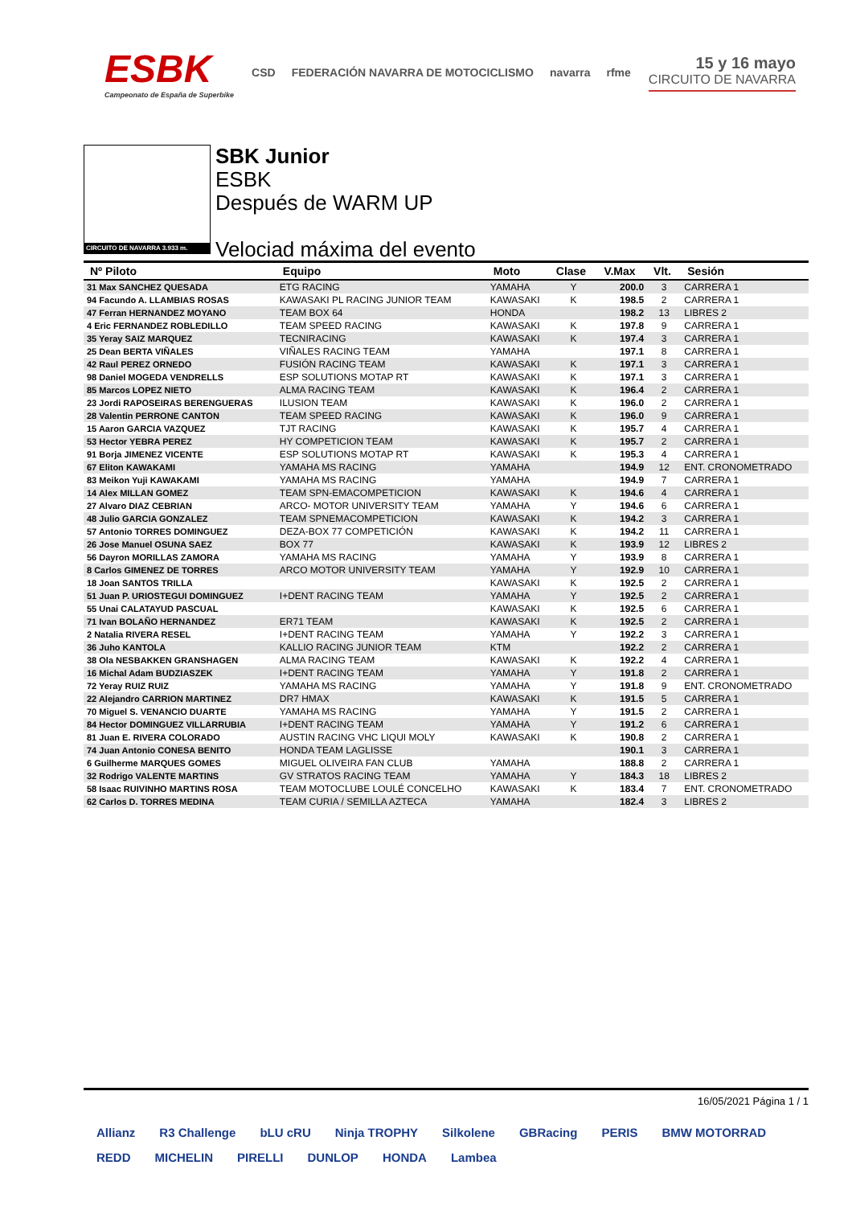ESBK
Campeonato de España de Superbike
CSD FEDERACIÓN NAVARRA DE MOTOCICLISMO navarra rfme
15 y 16 mayo
CIRCUITO DE NAVARRA
CIRCUITO DE NAVARRA 3.933 m.
SBK Junior
ESBK
Después de WARM UP
Velociad máxima del evento
| Nº Piloto | Equipo | Moto | Clase | V.Max | Vlt. | Sesión |
| --- | --- | --- | --- | --- | --- | --- |
| 31 Max SANCHEZ QUESADA | ETG RACING | YAMAHA | Y | 200.0 | 3 | CARRERA 1 |
| 94 Facundo A. LLAMBIAS ROSAS | KAWASAKI PL RACING JUNIOR TEAM | KAWASAKI | K | 198.5 | 2 | CARRERA 1 |
| 47 Ferran HERNANDEZ MOYANO | TEAM BOX 64 | HONDA | | 198.2 | 13 | LIBRES 2 |
| 4 Eric FERNANDEZ ROBLEDILLO | TEAM SPEED RACING | KAWASAKI | K | 197.8 | 9 | CARRERA 1 |
| 35 Yeray SAIZ MARQUEZ | TECNIRACING | KAWASAKI | K | 197.4 | 3 | CARRERA 1 |
| 25 Dean BERTA VIÑALES | VIÑALES RACING TEAM | YAMAHA | | 197.1 | 8 | CARRERA 1 |
| 42 Raul PEREZ ORNEDO | FUSIÓN RACING TEAM | KAWASAKI | K | 197.1 | 3 | CARRERA 1 |
| 98 Daniel MOGEDA VENDRELLS | ESP SOLUTIONS MOTAP RT | KAWASAKI | K | 197.1 | 3 | CARRERA 1 |
| 85 Marcos LOPEZ NIETO | ALMA RACING TEAM | KAWASAKI | K | 196.4 | 2 | CARRERA 1 |
| 23 Jordi RAPOSEIRAS BERENGUERAS | ILUSION TEAM | KAWASAKI | K | 196.0 | 2 | CARRERA 1 |
| 28 Valentin PERRONE CANTON | TEAM SPEED RACING | KAWASAKI | K | 196.0 | 9 | CARRERA 1 |
| 15 Aaron GARCIA VAZQUEZ | TJT RACING | KAWASAKI | K | 195.7 | 4 | CARRERA 1 |
| 53 Hector YEBRA PEREZ | HY COMPETICION TEAM | KAWASAKI | K | 195.7 | 2 | CARRERA 1 |
| 91 Borja JIMENEZ VICENTE | ESP SOLUTIONS MOTAP RT | KAWASAKI | K | 195.3 | 4 | CARRERA 1 |
| 67 Eliton KAWAKAMI | YAMAHA MS RACING | YAMAHA | | 194.9 | 12 | ENT. CRONOMETRADO |
| 83 Meikon Yuji KAWAKAMI | YAMAHA MS RACING | YAMAHA | | 194.9 | 7 | CARRERA 1 |
| 14 Alex MILLAN GOMEZ | TEAM SPN-EMACOMPETICION | KAWASAKI | K | 194.6 | 4 | CARRERA 1 |
| 27 Alvaro DIAZ CEBRIAN | ARCO- MOTOR UNIVERSITY TEAM | YAMAHA | Y | 194.6 | 6 | CARRERA 1 |
| 48 Julio GARCIA GONZALEZ | TEAM SPNEMACOMPETICION | KAWASAKI | K | 194.2 | 3 | CARRERA 1 |
| 57 Antonio TORRES DOMINGUEZ | DEZA-BOX 77 COMPETICIÓN | KAWASAKI | K | 194.2 | 11 | CARRERA 1 |
| 26 Jose Manuel OSUNA SAEZ | BOX 77 | KAWASAKI | K | 193.9 | 12 | LIBRES 2 |
| 56 Dayron MORILLAS ZAMORA | YAMAHA MS RACING | YAMAHA | Y | 193.9 | 8 | CARRERA 1 |
| 8 Carlos GIMENEZ DE TORRES | ARCO MOTOR UNIVERSITY TEAM | YAMAHA | Y | 192.9 | 10 | CARRERA 1 |
| 18 Joan SANTOS TRILLA | | KAWASAKI | K | 192.5 | 2 | CARRERA 1 |
| 51 Juan P. URIOSTEGUI DOMINGUEZ | I+DENT RACING TEAM | YAMAHA | Y | 192.5 | 2 | CARRERA 1 |
| 55 Unai CALATAYUD PASCUAL | | KAWASAKI | K | 192.5 | 6 | CARRERA 1 |
| 71 Ivan BOLAÑO HERNANDEZ | ER71 TEAM | KAWASAKI | K | 192.5 | 2 | CARRERA 1 |
| 2 Natalia RIVERA RESEL | I+DENT RACING TEAM | YAMAHA | Y | 192.2 | 3 | CARRERA 1 |
| 36 Juho KANTOLA | KALLIO RACING JUNIOR TEAM | KTM | | 192.2 | 2 | CARRERA 1 |
| 38 Ola NESBAKKEN GRANSHAGEN | ALMA RACING TEAM | KAWASAKI | K | 192.2 | 4 | CARRERA 1 |
| 16 Michal Adam BUDZIASZEK | I+DENT RACING TEAM | YAMAHA | Y | 191.8 | 2 | CARRERA 1 |
| 72 Yeray RUIZ RUIZ | YAMAHA MS RACING | YAMAHA | Y | 191.8 | 9 | ENT. CRONOMETRADO |
| 22 Alejandro CARRION MARTINEZ | DR7 HMAX | KAWASAKI | K | 191.5 | 5 | CARRERA 1 |
| 70 Miguel S. VENANCIO DUARTE | YAMAHA MS RACING | YAMAHA | Y | 191.5 | 2 | CARRERA 1 |
| 84 Hector DOMINGUEZ VILLARRUBIA | I+DENT RACING TEAM | YAMAHA | Y | 191.2 | 6 | CARRERA 1 |
| 81 Juan E. RIVERA COLORADO | AUSTIN RACING VHC LIQUI MOLY | KAWASAKI | K | 190.8 | 2 | CARRERA 1 |
| 74 Juan Antonio CONESA BENITO | HONDA TEAM LAGLISSE | | | 190.1 | 3 | CARRERA 1 |
| 6 Guilherme MARQUES GOMES | MIGUEL OLIVEIRA FAN CLUB | YAMAHA | | 188.8 | 2 | CARRERA 1 |
| 32 Rodrigo VALENTE MARTINS | GV STRATOS RACING TEAM | YAMAHA | Y | 184.3 | 18 | LIBRES 2 |
| 58 Isaac RUIVINHO MARTINS ROSA | TEAM MOTOCLUBE LOULÉ CONCELHO | KAWASAKI | K | 183.4 | 7 | ENT. CRONOMETRADO |
| 62 Carlos D. TORRES MEDINA | TEAM CURIA / SEMILLA AZTECA | YAMAHA | | 182.4 | 3 | LIBRES 2 |
16/05/2021 Página 1 / 1
Allianz R3 Challenge bLU cRU Ninja TROPHY Silkolene GBRacing PERIS BMW MOTORRAD REDD MICHELIN PIRELLI DUNLOP HONDA Lambea